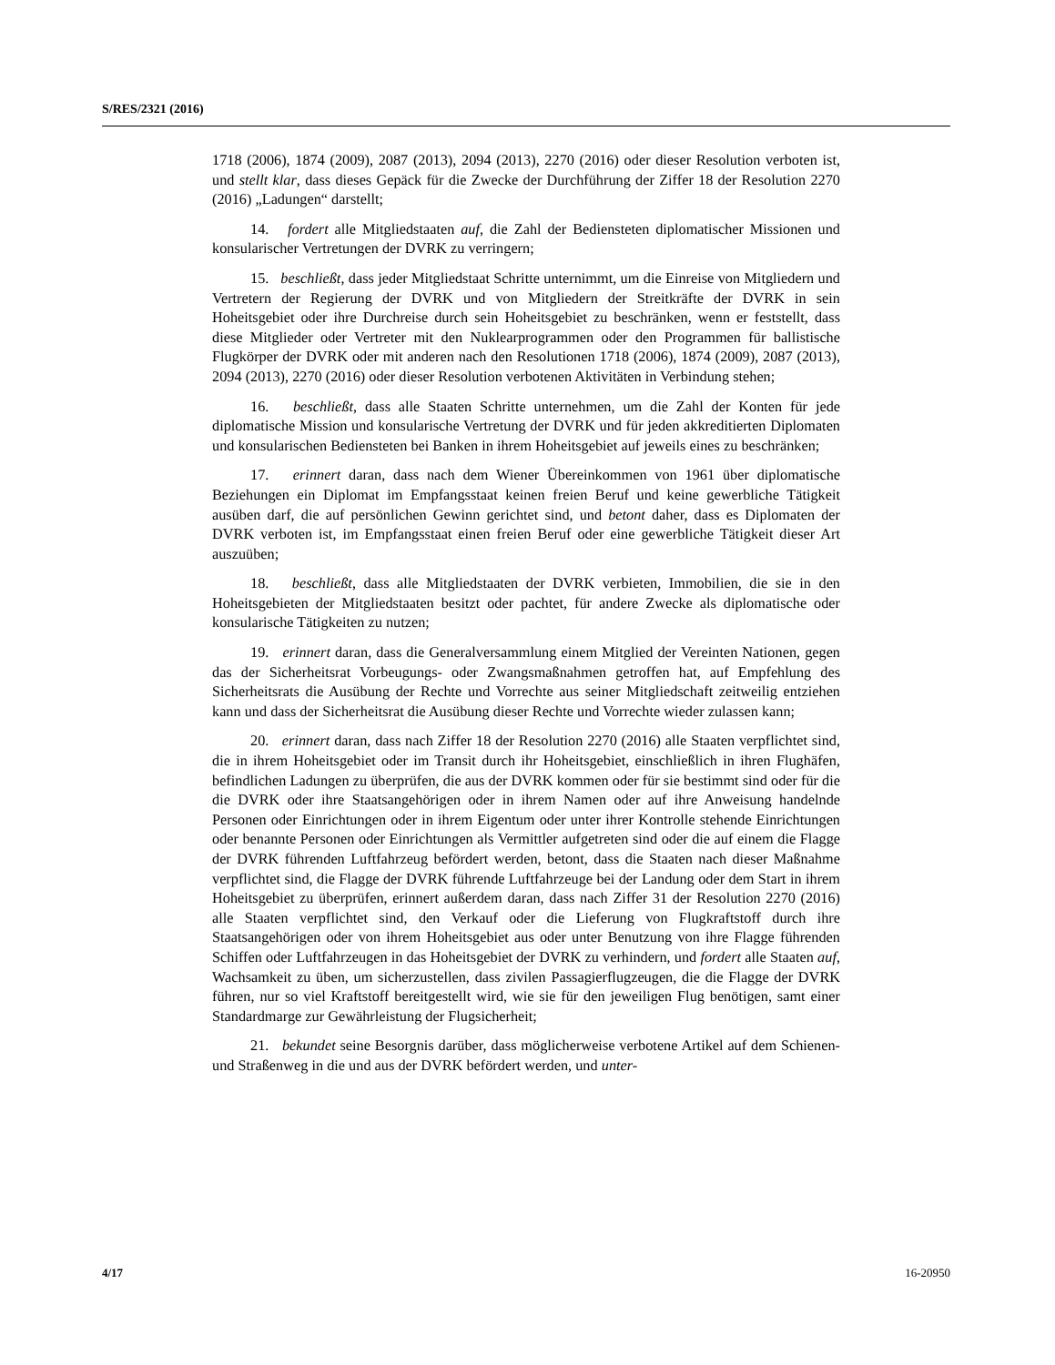S/RES/2321 (2016)
1718 (2006), 1874 (2009), 2087 (2013), 2094 (2013), 2270 (2016) oder dieser Resolution verboten ist, und stellt klar, dass dieses Gepäck für die Zwecke der Durchführung der Ziffer 18 der Resolution 2270 (2016) „Ladungen“ darstellt;
14. fordert alle Mitgliedstaaten auf, die Zahl der Bediensteten diplomatischer Missionen und konsularischer Vertretungen der DVRK zu verringern;
15. beschließt, dass jeder Mitgliedstaat Schritte unternimmt, um die Einreise von Mitgliedern und Vertretern der Regierung der DVRK und von Mitgliedern der Streitkräfte der DVRK in sein Hoheitsgebiet oder ihre Durchreise durch sein Hoheitsgebiet zu beschränken, wenn er feststellt, dass diese Mitglieder oder Vertreter mit den Nuklearprogrammen oder den Programmen für ballistische Flugkörper der DVRK oder mit anderen nach den Resolutionen 1718 (2006), 1874 (2009), 2087 (2013), 2094 (2013), 2270 (2016) oder dieser Resolution verbotenen Aktivitäten in Verbindung stehen;
16. beschließt, dass alle Staaten Schritte unternehmen, um die Zahl der Konten für jede diplomatische Mission und konsularische Vertretung der DVRK und für jeden akkreditierten Diplomaten und konsularischen Bediensteten bei Banken in ihrem Hoheitsgebiet auf jeweils eines zu beschränken;
17. erinnert daran, dass nach dem Wiener Übereinkommen von 1961 über diplomatische Beziehungen ein Diplomat im Empfangsstaat keinen freien Beruf und keine gewerbliche Tätigkeit ausüben darf, die auf persönlichen Gewinn gerichtet sind, und betont daher, dass es Diplomaten der DVRK verboten ist, im Empfangsstaat einen freien Beruf oder eine gewerbliche Tätigkeit dieser Art auszuüben;
18. beschließt, dass alle Mitgliedstaaten der DVRK verbieten, Immobilien, die sie in den Hoheitsgebieten der Mitgliedstaaten besitzt oder pachtet, für andere Zwecke als diplomatische oder konsularische Tätigkeiten zu nutzen;
19. erinnert daran, dass die Generalversammlung einem Mitglied der Vereinten Nationen, gegen das der Sicherheitsrat Vorbeugungs- oder Zwangsmaßnahmen getroffen hat, auf Empfehlung des Sicherheitsrats die Ausübung der Rechte und Vorrechte aus seiner Mitgliedschaft zeitweilig entziehen kann und dass der Sicherheitsrat die Ausübung dieser Rechte und Vorrechte wieder zulassen kann;
20. erinnert daran, dass nach Ziffer 18 der Resolution 2270 (2016) alle Staaten verpflichtet sind, die in ihrem Hoheitsgebiet oder im Transit durch ihr Hoheitsgebiet, einschließlich in ihren Flughäfen, befindlichen Ladungen zu überprüfen, die aus der DVRK kommen oder für sie bestimmt sind oder für die die DVRK oder ihre Staatsangehörigen oder in ihrem Namen oder auf ihre Anweisung handelnde Personen oder Einrichtungen oder in ihrem Eigentum oder unter ihrer Kontrolle stehende Einrichtungen oder benannte Personen oder Einrichtungen als Vermittler aufgetreten sind oder die auf einem die Flagge der DVRK führenden Luftfahrzeug befördert werden, betont, dass die Staaten nach dieser Maßnahme verpflichtet sind, die Flagge der DVRK führende Luftfahrzeuge bei der Landung oder dem Start in ihrem Hoheitsgebiet zu überprüfen, erinnert außerdem daran, dass nach Ziffer 31 der Resolution 2270 (2016) alle Staaten verpflichtet sind, den Verkauf oder die Lieferung von Flugkraftstoff durch ihre Staatsangehörigen oder von ihrem Hoheitsgebiet aus oder unter Benutzung von ihre Flagge führenden Schiffen oder Luftfahrzeugen in das Hoheitsgebiet der DVRK zu verhindern, und fordert alle Staaten auf, Wachsamkeit zu üben, um sicherzustellen, dass zivilen Passagierflugzeugen, die die Flagge der DVRK führen, nur so viel Kraftstoff bereitgestellt wird, wie sie für den jeweiligen Flug benötigen, samt einer Standardmarge zur Gewährleistung der Flugsicherheit;
21. bekundet seine Besorgnis darüber, dass möglicherweise verbotene Artikel auf dem Schienen- und Straßenweg in die und aus der DVRK befördert werden, und unter-
4/17 16-20950